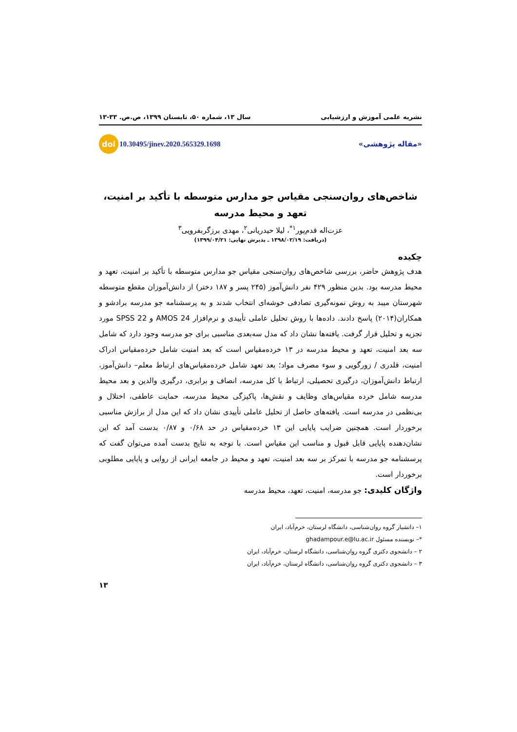نشریه علمی آموزش و ارزشیابی سال ۱۳، شماره ۵۰، تابستان ۱۳۹۹، ص.ص. ۳۳-۱۳
«مقاله پژوهشی» doi 10.30495/jinev.2020.565329.1698
شاخص‌های روان‌سنجی مقیاس جو مدارس متوسطه با تأکید بر امنیت، تعهد و محیط مدرسه
عزت‌اله قدم‌پور<sup>۱*</sup>، لیلا حیدریانی<sup>۲</sup>، مهدی برزگربفرویی<sup>۳</sup>
(دریافت: ۱۳۹۸/۰۲/۱۹ ـ پذیرش نهایی: ۱۳۹۹/۰۴/۲۱)
چکیده
هدف پژوهش حاضر، بررسی شاخص‌های روان‌سنجی مقیاس جو مدارس متوسطه با تأکید بر امنیت، تعهد و محیط مدرسه بود. بدین منظور ۴۲۹ نفر دانش‌آموز (۲۴۵ پسر و ۱۸۷ دختر) از دانش‌آموزان مقطع متوسطه شهرستان میبد به روش نمونه‌گیری تصادفی خوشه‌ای انتخاب شدند و به پرسشنامه جو مدرسه برادشو و همکاران(۲۰۱۴) پاسخ دادند. داده‌ها با روش تحلیل عاملی تأییدی و نرم‌افزار AMOS 24 و SPSS 22 مورد تجزیه و تحلیل قرار گرفت. یافته‌ها نشان داد که مدل سه‌بعدی مناسبی برای جو مدرسه وجود دارد که شامل سه بعد امنیت، تعهد و محیط مدرسه در ۱۳ خرده‌مقیاس است که بعد امنیت شامل خرده‌مقیاس ادراک امنیت، قلدری / زورگویی و سوء مصرف مواد؛ بعد تعهد شامل خرده‌مقیاس‌های ارتباط معلم– دانش‌آموز، ارتباط دانش‌آموزان، درگیری تحصیلی، ارتباط با کل مدرسه، انصاف و برابری، درگیری والدین و بعد محیط مدرسه شامل خرده مقیاس‌های وظایف و نقش‌ها، پاکیزگی محیط مدرسه، حمایت عاطفی، اختلال و بی‌نظمی در مدرسه است. یافته‌های حاصل از تحلیل عاملی تأییدی نشان داد که این مدل از برازش مناسبی برخوردار است. همچنین ضرایب پایایی این ۱۳ خرده‌مقیاس در حد ۰/۶۸ و ۰/۸۷ بدست آمد که این نشان‌دهنده پایایی قابل قبول و مناسب این مقیاس است. با توجه به نتایج بدست آمده می‌توان گفت که پرسشنامه جو مدرسه با تمرکز بر سه بعد امنیت، تعهد و محیط در جامعه ایرانی از روایی و پایایی مطلوبی برخوردار است.
واژگان کلیدی: جو مدرسه، امنیت، تعهد، محیط مدرسه
۱– دانشیار گروه روان‌شناسی، دانشگاه لرستان، خرم‌آباد، ایران
*– نویسنده مسئول ghadampour.e@lu.ac.ir
۲ – دانشجوی دکتری گروه روان‌شناسی، دانشگاه لرستان، خرم‌آباد، ایران
۳ – دانشجوی دکتری گروه روان‌شناسی، دانشگاه لرستان، خرم‌آباد، ایران
۱۳